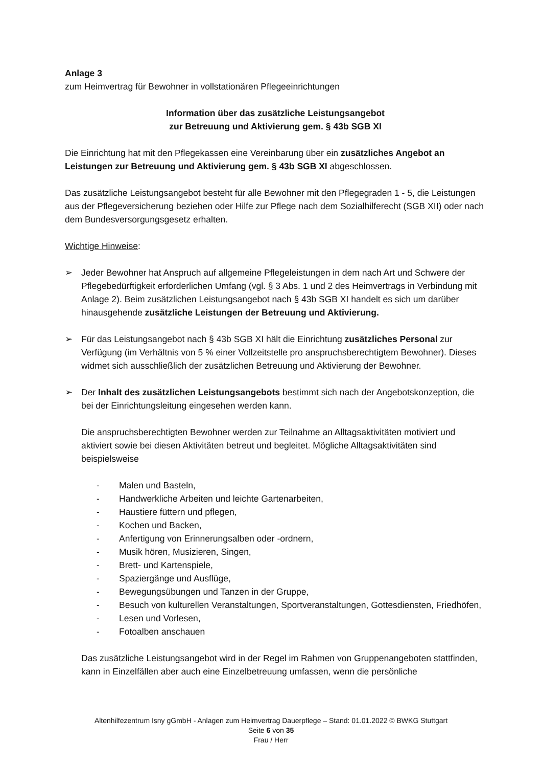Anlage 3
zum Heimvertrag für Bewohner in vollstationären Pflegeeinrichtungen
Information über das zusätzliche Leistungsangebot
zur Betreuung und Aktivierung gem. § 43b SGB XI
Die Einrichtung hat mit den Pflegekassen eine Vereinbarung über ein zusätzliches Angebot an Leistungen zur Betreuung und Aktivierung gem. § 43b SGB XI abgeschlossen.
Das zusätzliche Leistungsangebot besteht für alle Bewohner mit den Pflegegraden 1 - 5, die Leistungen aus der Pflegeversicherung beziehen oder Hilfe zur Pflege nach dem Sozialhilferecht (SGB XII) oder nach dem Bundesversorgungsgesetz erhalten.
Wichtige Hinweise:
➢ Jeder Bewohner hat Anspruch auf allgemeine Pflegeleistungen in dem nach Art und Schwere der Pflegebedürftigkeit erforderlichen Umfang (vgl. § 3 Abs. 1 und 2 des Heimvertrags in Verbindung mit Anlage 2). Beim zusätzlichen Leistungsangebot nach § 43b SGB XI handelt es sich um darüber hinausgehende zusätzliche Leistungen der Betreuung und Aktivierung.
➢ Für das Leistungsangebot nach § 43b SGB XI hält die Einrichtung zusätzliches Personal zur Verfügung (im Verhältnis von 5 % einer Vollzeitstelle pro anspruchsberechtigtem Bewohner). Dieses widmet sich ausschließlich der zusätzlichen Betreuung und Aktivierung der Bewohner.
➢ Der Inhalt des zusätzlichen Leistungsangebots bestimmt sich nach der Angebotskonzeption, die bei der Einrichtungsleitung eingesehen werden kann.
Die anspruchsberechtigten Bewohner werden zur Teilnahme an Alltagsaktivitäten motiviert und aktiviert sowie bei diesen Aktivitäten betreut und begleitet. Mögliche Alltagsaktivitäten sind beispielsweise
- Malen und Basteln,
- Handwerkliche Arbeiten und leichte Gartenarbeiten,
- Haustiere füttern und pflegen,
- Kochen und Backen,
- Anfertigung von Erinnerungsalben oder -ordnern,
- Musik hören, Musizieren, Singen,
- Brett- und Kartenspiele,
- Spaziergänge und Ausflüge,
- Bewegungsübungen und Tanzen in der Gruppe,
- Besuch von kulturellen Veranstaltungen, Sportveranstaltungen, Gottesdiensten, Friedhöfen,
- Lesen und Vorlesen,
- Fotoalben anschauen
Das zusätzliche Leistungsangebot wird in der Regel im Rahmen von Gruppenangeboten stattfinden, kann in Einzelfällen aber auch eine Einzelbetreuung umfassen, wenn die persönliche
Altenhilfezentrum Isny gGmbH - Anlagen zum Heimvertrag Dauerpflege – Stand: 01.01.2022 © BWKG Stuttgart
Seite 6 von 35
Frau / Herr